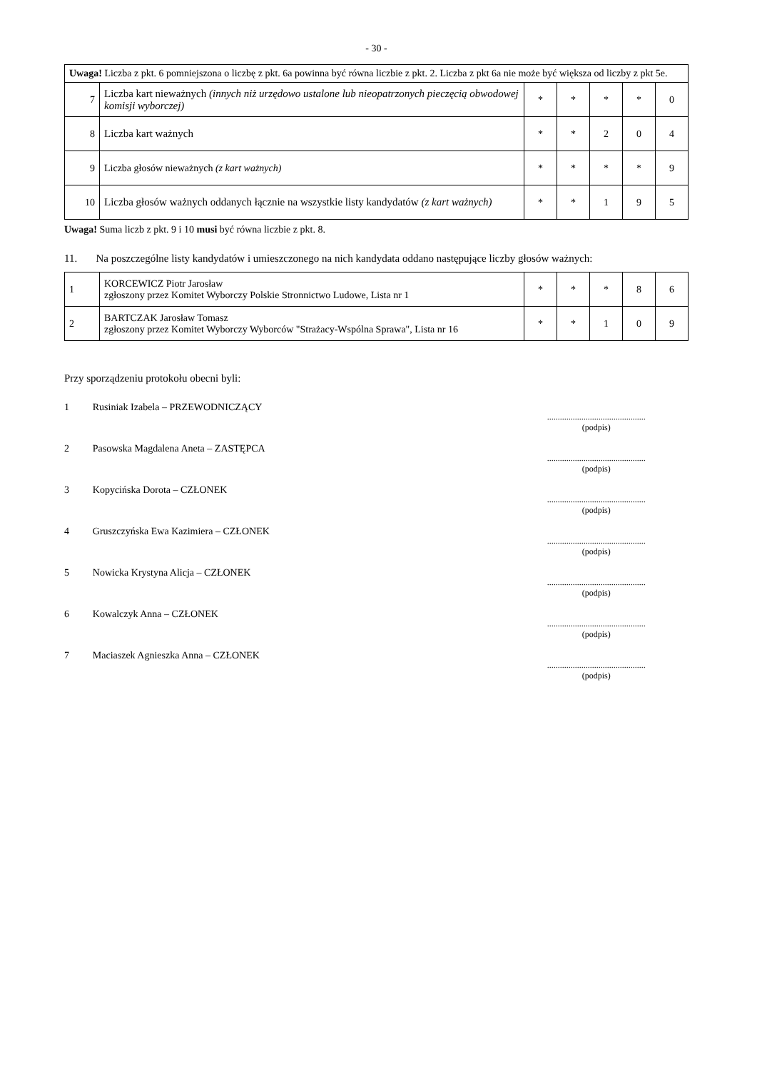- 30 -
| Uwaga! Liczba z pkt. 6 pomniejszona o liczbę z pkt. 6a powinna być równa liczbie z pkt. 2. Liczba z pkt 6a nie może być większa od liczby z pkt 5e. | | | | | | |
| 7 | Liczba kart nieważnych (innych niż urzędowo ustalone lub nieopatrzonych pieczęcią obwodowej komisji wyborczej) | * | * | * | * | 0 |
| 8 | Liczba kart ważnych | * | * | 2 | 0 | 4 |
| 9 | Liczba głosów nieważnych (z kart ważnych) | * | * | * | * | 9 |
| 10 | Liczba głosów ważnych oddanych łącznie na wszystkie listy kandydatów (z kart ważnych) | * | * | 1 | 9 | 5 |
Uwaga! Suma liczb z pkt. 9 i 10 musi być równa liczbie z pkt. 8.
11. Na poszczególne listy kandydatów i umieszczonego na nich kandydata oddano następujące liczby głosów ważnych:
| 1 | KORCEWICZ Piotr Jarosław zgłoszony przez Komitet Wyborczy Polskie Stronnictwo Ludowe, Lista nr 1 | * | * | * | 8 | 6 |
| 2 | BARTCZAK Jarosław Tomasz zgłoszony przez Komitet Wyborczy Wyborców "Strażacy-Wspólna Sprawa", Lista nr 16 | * | * | 1 | 0 | 9 |
Przy sporządzeniu protokołu obecni byli:
1 Rusiniak Izabela – PRZEWODNICZĄCY
..............................................
(podpis)
2 Pasowska Magdalena Aneta – ZASTĘPCA
..............................................
(podpis)
3 Kopycińska Dorota – CZŁONEK
..............................................
(podpis)
4 Gruszczyńska Ewa Kazimiera – CZŁONEK
..............................................
(podpis)
5 Nowicka Krystyna Alicja – CZŁONEK
..............................................
(podpis)
6 Kowalczyk Anna – CZŁONEK
..............................................
(podpis)
7 Maciaszek Agnieszka Anna – CZŁONEK
..............................................
(podpis)